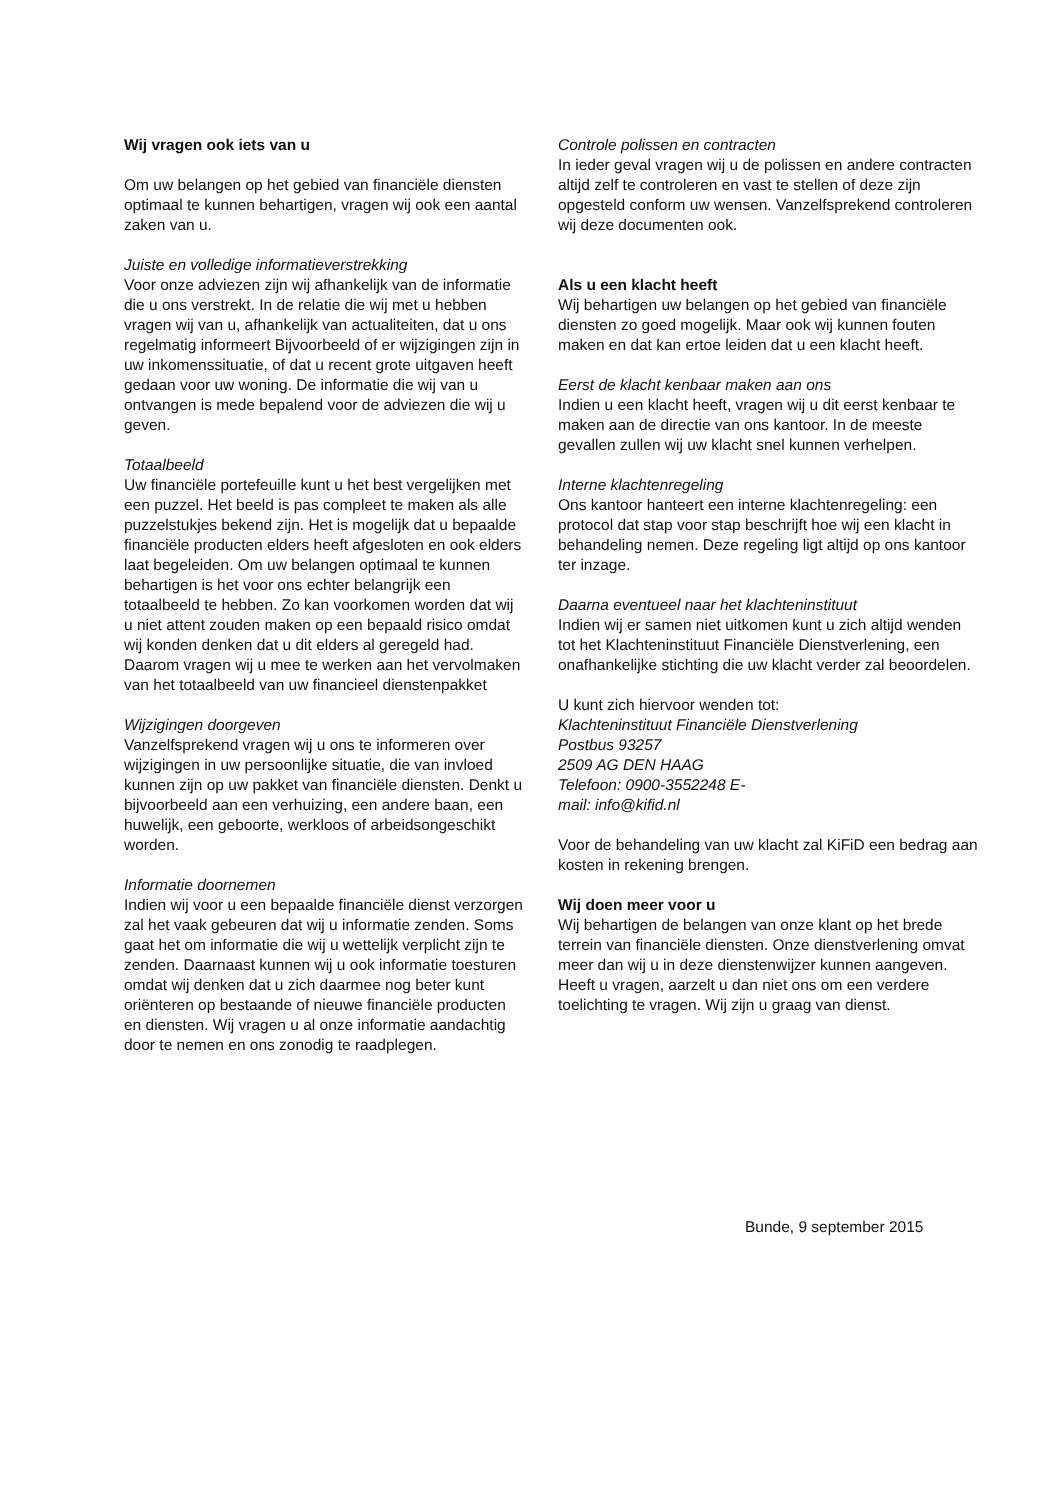Wij vragen ook iets van u
Om uw belangen op het gebied van financiële diensten optimaal te kunnen behartigen, vragen wij ook een aantal zaken van u.
Juiste en volledige informatieverstrekking
Voor onze adviezen zijn wij afhankelijk van de informatie die u ons verstrekt. In de relatie die wij met u hebben vragen wij van u, afhankelijk van actualiteiten, dat u ons regelmatig informeert Bijvoorbeeld of er wijzigingen zijn in uw inkomenssituatie, of dat u recent grote uitgaven heeft gedaan voor uw woning. De informatie die wij van u ontvangen is mede bepalend voor de adviezen die wij u geven.
Totaalbeeld
Uw financiële portefeuille kunt u het best vergelijken met een puzzel. Het beeld is pas compleet te maken als alle puzzelstukjes bekend zijn. Het is mogelijk dat u bepaalde financiële producten elders heeft afgesloten en ook elders laat begeleiden. Om uw belangen optimaal te kunnen behartigen is het voor ons echter belangrijk een totaalbeeld te hebben. Zo kan voorkomen worden dat wij u niet attent zouden maken op een bepaald risico omdat wij konden denken dat u dit elders al geregeld had. Daarom vragen wij u mee te werken aan het vervolmaken van het totaalbeeld van uw financieel dienstenpakket
Wijzigingen doorgeven
Vanzelfsprekend vragen wij u ons te informeren over wijzigingen in uw persoonlijke situatie, die van invloed kunnen zijn op uw pakket van financiële diensten. Denkt u bijvoorbeeld aan een verhuizing, een andere baan, een huwelijk, een geboorte, werkloos of arbeidsongeschikt worden.
Informatie doornemen
Indien wij voor u een bepaalde financiële dienst verzorgen zal het vaak gebeuren dat wij u informatie zenden. Soms gaat het om informatie die wij u wettelijk verplicht zijn te zenden. Daarnaast kunnen wij u ook informatie toesturen omdat wij denken dat u zich daarmee nog beter kunt oriënteren op bestaande of nieuwe financiële producten en diensten. Wij vragen u al onze informatie aandachtig door te nemen en ons zonodig te raadplegen.
Controle polissen en contracten
In ieder geval vragen wij u de polissen en andere contracten altijd zelf te controleren en vast te stellen of deze zijn opgesteld conform uw wensen. Vanzelfsprekend controleren wij deze documenten ook.
Als u een klacht heeft
Wij behartigen uw belangen op het gebied van financiële diensten zo goed mogelijk. Maar ook wij kunnen fouten maken en dat kan ertoe leiden dat u een klacht heeft.
Eerst de klacht kenbaar maken aan ons
Indien u een klacht heeft, vragen wij u dit eerst kenbaar te maken aan de directie van ons kantoor. In de meeste gevallen zullen wij uw klacht snel kunnen verhelpen.
Interne klachtenregeling
Ons kantoor hanteert een interne klachtenregeling: een protocol dat stap voor stap beschrijft hoe wij een klacht in behandeling nemen. Deze regeling ligt altijd op ons kantoor ter inzage.
Daarna eventueel naar het klachteninstituut
Indien wij er samen niet uitkomen kunt u zich altijd wenden tot het Klachteninstituut Financiële Dienstverlening, een onafhankelijke stichting die uw klacht verder zal beoordelen.
U kunt zich hiervoor wenden tot:
Klachteninstituut Financiële Dienstverlening
Postbus 93257
2509 AG DEN HAAG
Telefoon: 0900-3552248 E-
mail: info@kifid.nl
Voor de behandeling van uw klacht zal KiFiD een bedrag aan kosten in rekening brengen.
Wij doen meer voor u
Wij behartigen de belangen van onze klant op het brede terrein van financiële diensten. Onze dienstverlening omvat meer dan wij u in deze dienstenwijzer kunnen aangeven. Heeft u vragen, aarzelt u dan niet ons om een verdere toelichting te vragen. Wij zijn u graag van dienst.
Bunde, 9 september 2015